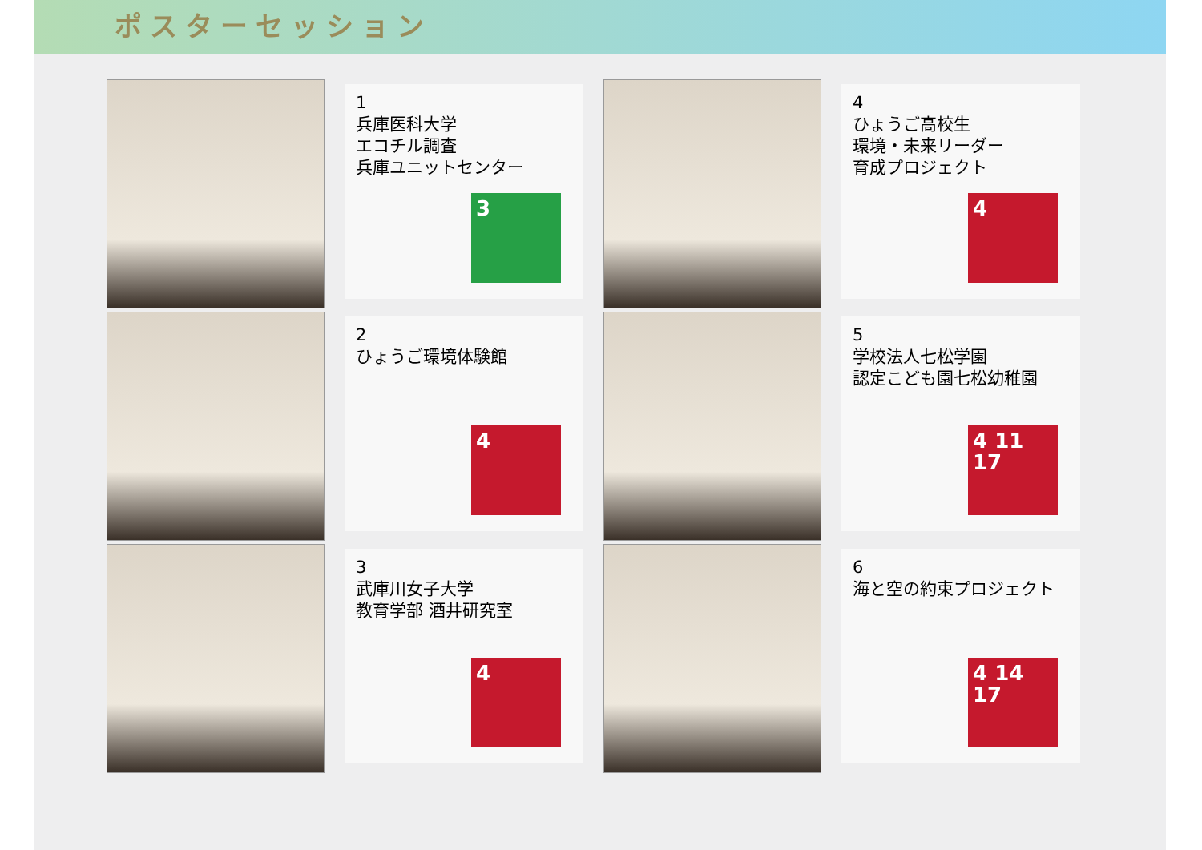ポスターセッション
1
兵庫医科大学
エコチル調査
兵庫ユニットセンター
3
4
ひょうご高校生
環境・未来リーダー
育成プロジェクト
4
2
ひょうご環境体験館
4
5
学校法人七松学園
認定こども園七松幼稚園
4 11 17
3
武庫川女子大学
教育学部 酒井研究室
4
6
海と空の約束プロジェクト
4 14 17